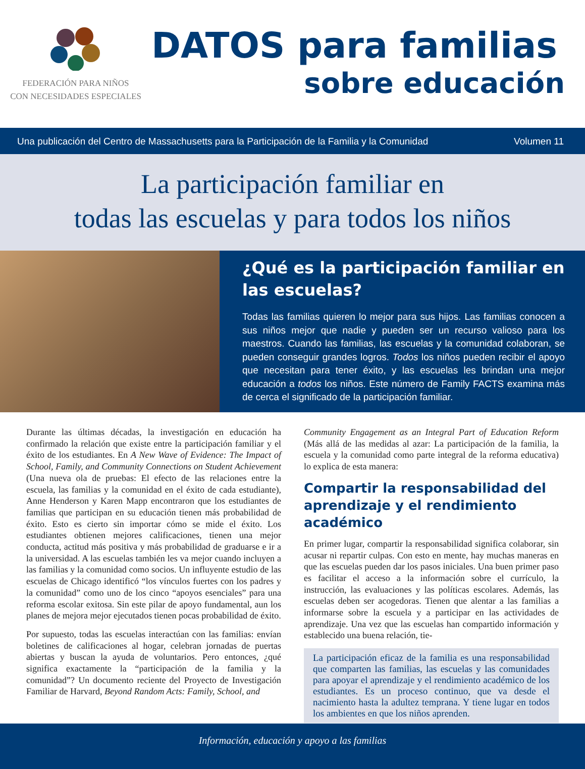FEDERACIÓN PARA NIÑOS
CON NECESIDADES ESPECIALES
DATOS para familias
sobre educación
Una publicación del Centro de Massachusetts para la Participación de la Familia y la Comunidad Volumen 11
La participación familiar en
todas las escuelas y para todos los niños
¿Qué es la participación familiar en las escuelas?
Todas las familias quieren lo mejor para sus hijos. Las familias conocen a sus niños mejor que nadie y pueden ser un recurso valioso para los maestros. Cuando las familias, las escuelas y la comunidad colaboran, se pueden conseguir grandes logros. Todos los niños pueden recibir el apoyo que necesitan para tener éxito, y las escuelas les brindan una mejor educación a todos los niños. Este número de Family FACTS examina más de cerca el significado de la participación familiar.
Durante las últimas décadas, la investigación en educación ha confirmado la relación que existe entre la participación familiar y el éxito de los estudiantes. En A New Wave of Evidence: The Impact of School, Family, and Community Connections on Student Achievement (Una nueva ola de pruebas: El efecto de las relaciones entre la escuela, las familias y la comunidad en el éxito de cada estudiante), Anne Henderson y Karen Mapp encontraron que los estudiantes de familias que participan en su educación tienen más probabilidad de éxito. Esto es cierto sin importar cómo se mide el éxito. Los estudiantes obtienen mejores calificaciones, tienen una mejor conducta, actitud más positiva y más probabilidad de graduarse e ir a la universidad. A las escuelas también les va mejor cuando incluyen a las familias y la comunidad como socios. Un influyente estudio de las escuelas de Chicago identificó “los vínculos fuertes con los padres y la comunidad” como uno de los cinco “apoyos esenciales” para una reforma escolar exitosa. Sin este pilar de apoyo fundamental, aun los planes de mejora mejor ejecutados tienen pocas probabilidad de éxito.
Por supuesto, todas las escuelas interactúan con las familias: envían boletines de calificaciones al hogar, celebran jornadas de puertas abiertas y buscan la ayuda de voluntarios. Pero entonces, ¿qué significa exactamente la “participación de la familia y la comunidad”? Un documento reciente del Proyecto de Investigación Familiar de Harvard, Beyond Random Acts: Family, School, and
Community Engagement as an Integral Part of Education Reform (Más allá de las medidas al azar: La participación de la familia, la escuela y la comunidad como parte integral de la reforma educativa) lo explica de esta manera:
Compartir la responsabilidad del aprendizaje y el rendimiento académico
En primer lugar, compartir la responsabilidad significa colaborar, sin acusar ni repartir culpas. Con esto en mente, hay muchas maneras en que las escuelas pueden dar los pasos iniciales. Una buen primer paso es facilitar el acceso a la información sobre el currículo, la instrucción, las evaluaciones y las políticas escolares. Además, las escuelas deben ser acogedoras. Tienen que alentar a las familias a informarse sobre la escuela y a participar en las actividades de aprendizaje. Una vez que las escuelas han compartido información y establecido una buena relación, tie-
La participación eficaz de la familia es una responsabilidad que comparten las familias, las escuelas y las comunidades para apoyar el aprendizaje y el rendimiento académico de los estudiantes. Es un proceso continuo, que va desde el nacimiento hasta la adultez temprana. Y tiene lugar en todos los ambientes en que los niños aprenden.
Información, educación y apoyo a las familias